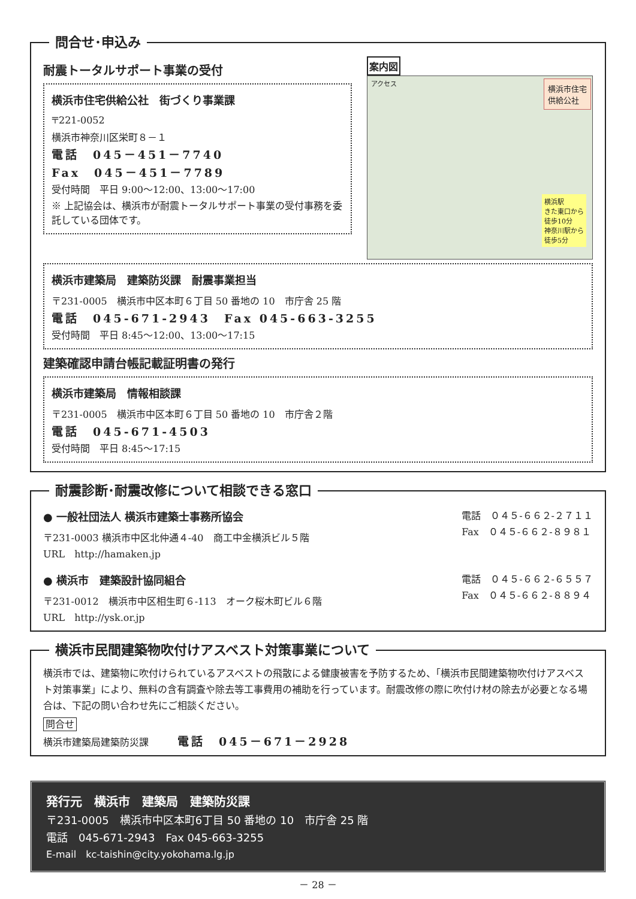問合せ･申込み
耐震トータルサポート事業の受付
横浜市住宅供給公社　街づくり事業課
〒221-0052
横浜市神奈川区栄町８－１
電話　045－451－7740
Fax　045－451－7789
受付時間　平日 9:00～12:00、13:00～17:00
※ 上記協会は、横浜市が耐震トータルサポート事業の受付事務を委託している団体です。
案内図
アクセス 横浜市住宅
供給公社
横浜駅
きた東口から
徒歩10分
神奈川駅から
徒歩5分
横浜市建築局　建築防災課　耐震事業担当
〒231-0005　横浜市中区本町６丁目 50 番地の 10　市庁舎 25 階
電話　045-671-2943　Fax 045-663-3255
受付時間　平日 8:45～12:00、13:00～17:15
建築確認申請台帳記載証明書の発行
横浜市建築局　情報相談課
〒231-0005　横浜市中区本町６丁目 50 番地の 10　市庁舎２階
電話　045-671-4503
受付時間　平日 8:45～17:15
耐震診断･耐震改修について相談できる窓口
● 一般社団法人 横浜市建築士事務所協会
〒231-0003 横浜市中区北仲通４-40　商工中金横浜ビル５階
URL　http://hamaken.jp
電話　０４５-６６２-２７１１
Fax　０４５-６６２-８９８１
● 横浜市　建築設計協同組合
〒231-0012　横浜市中区相生町６-113　オーク桜木町ビル６階
URL　http://ysk.or.jp
電話　０４５-６６２-６５５７
Fax　０４５-６６２-８８９４
横浜市民間建築物吹付けアスベスト対策事業について
横浜市では、建築物に吹付けられているアスベストの飛散による健康被害を予防するため、「横浜市民間建築物吹付けアスベスト対策事業」により、無料の含有調査や除去等工事費用の補助を行っています。耐震改修の際に吹付け材の除去が必要となる場合は、下記の問い合わせ先にご相談ください。
問合せ
横浜市建築局建築防災課　　　電話　045－671－2928
発行元　横浜市　建築局　建築防災課
〒231-0005　横浜市中区本町6丁目 50 番地の 10　市庁舎 25 階
電話　045-671-2943　Fax 045-663-3255
E-mail　kc-taishin@city.yokohama.lg.jp
－ 28 －